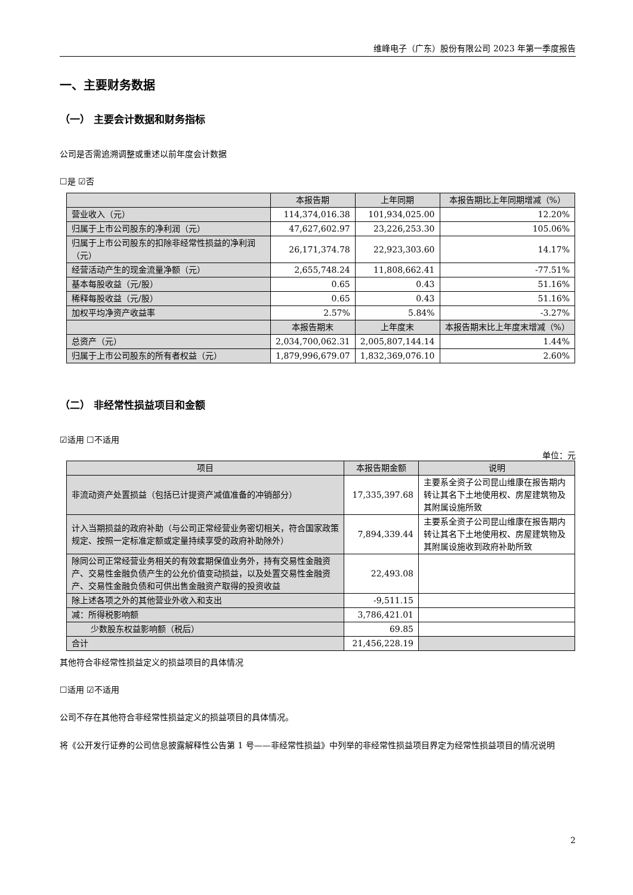维峰电子（广东）股份有限公司 2023 年第一季度报告
一、主要财务数据
（一） 主要会计数据和财务指标
公司是否需追溯调整或重述以前年度会计数据
☐是 ☑否
| | 本报告期 | 上年同期 | 本报告期比上年同期增减（%） |
| --- | --- | --- | --- |
| 营业收入（元） | 114,374,016.38 | 101,934,025.00 | 12.20% |
| 归属于上市公司股东的净利润（元） | 47,627,602.97 | 23,226,253.30 | 105.06% |
| 归属于上市公司股东的扣除非经常性损益的净利润（元） | 26,171,374.78 | 22,923,303.60 | 14.17% |
| 经营活动产生的现金流量净额（元） | 2,655,748.24 | 11,808,662.41 | -77.51% |
| 基本每股收益（元/股） | 0.65 | 0.43 | 51.16% |
| 稀释每股收益（元/股） | 0.65 | 0.43 | 51.16% |
| 加权平均净资产收益率 | 2.57% | 5.84% | -3.27% |
| | 本报告期末 | 上年度末 | 本报告期末比上年度末增减（%） |
| 总资产（元） | 2,034,700,062.31 | 2,005,807,144.14 | 1.44% |
| 归属于上市公司股东的所有者权益（元） | 1,879,996,679.07 | 1,832,369,076.10 | 2.60% |
（二） 非经常性损益项目和金额
☑适用 ☐不适用
单位：元
| 项目 | 本报告期金额 | 说明 |
| --- | --- | --- |
| 非流动资产处置损益（包括已计提资产减值准备的冲销部分） | 17,335,397.68 | 主要系全资子公司昆山维康在报告期内转让其名下土地使用权、房屋建筑物及其附属设施所致 |
| 计入当期损益的政府补助（与公司正常经营业务密切相关，符合国家政策规定、按照一定标准定额或定量持续享受的政府补助除外） | 7,894,339.44 | 主要系全资子公司昆山维康在报告期内转让其名下土地使用权、房屋建筑物及其附属设施收到政府补助所致 |
| 除同公司正常经营业务相关的有效套期保值业务外，持有交易性金融资产、交易性金融负债产生的公允价值变动损益，以及处置交易性金融资产、交易性金融负债和可供出售金融资产取得的投资收益 | 22,493.08 | |
| 除上述各项之外的其他营业外收入和支出 | -9,511.15 | |
| 减：所得税影响额 | 3,786,421.01 | |
| 少数股东权益影响额（税后） | 69.85 | |
| 合计 | 21,456,228.19 | |
其他符合非经常性损益定义的损益项目的具体情况
☐适用 ☑不适用
公司不存在其他符合非经常性损益定义的损益项目的具体情况。
将《公开发行证券的公司信息披露解释性公告第 1 号——非经常性损益》中列举的非经常性损益项目界定为经常性损益项目的情况说明
2